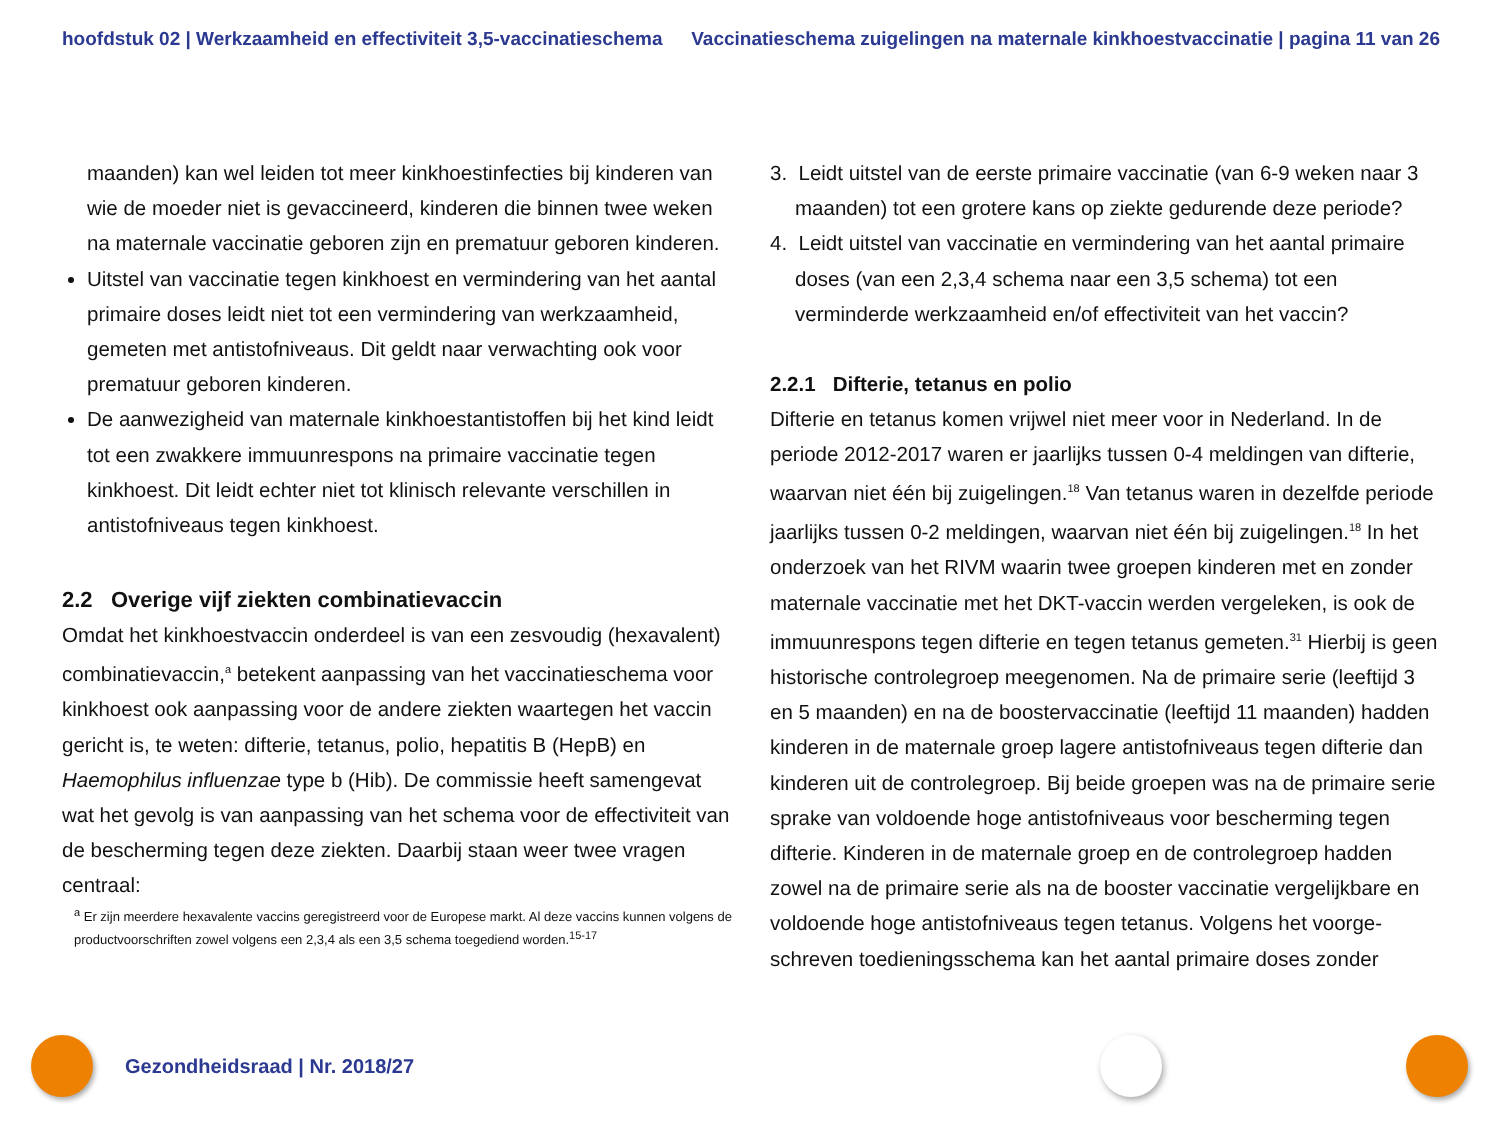hoofdstuk 02 | Werkzaamheid en effectiviteit 3,5-vaccinatieschema Vaccinatieschema zuigelingen na maternale kinkhoestvaccinatie | pagina 11 van 26
maanden) kan wel leiden tot meer kinkhoestinfecties bij kinderen van wie de moeder niet is gevaccineerd, kinderen die binnen twee weken na maternale vaccinatie geboren zijn en prematuur geboren kinderen.
Uitstel van vaccinatie tegen kinkhoest en vermindering van het aantal primaire doses leidt niet tot een vermindering van werkzaamheid, gemeten met antistofniveaus. Dit geldt naar verwachting ook voor prematuur geboren kinderen.
De aanwezigheid van maternale kinkhoestantistoffen bij het kind leidt tot een zwakkere immuunrespons na primaire vaccinatie tegen kinkhoest. Dit leidt echter niet tot klinisch relevante verschillen in antistofniveaus tegen kinkhoest.
2.2 Overige vijf ziekten combinatievaccin
Omdat het kinkhoestvaccin onderdeel is van een zesvoudig (hexavalent) combinatievaccin,<sup>a</sup> betekent aanpassing van het vaccinatieschema voor kinkhoest ook aanpassing voor de andere ziekten waartegen het vaccin gericht is, te weten: difterie, tetanus, polio, hepatitis B (HepB) en Haemophilus influenzae type b (Hib). De commissie heeft samengevat wat het gevolg is van aanpassing van het schema voor de effectiviteit van de bescherming tegen deze ziekten. Daarbij staan weer twee vragen centraal:
<sup>a</sup> Er zijn meerdere hexavalente vaccins geregistreerd voor de Europese markt. Al deze vaccins kunnen volgens de productvoorschriften zowel volgens een 2,3,4 als een 3,5 schema toegediend worden.<sup>15-17</sup>
3. Leidt uitstel van de eerste primaire vaccinatie (van 6-9 weken naar 3 maanden) tot een grotere kans op ziekte gedurende deze periode?
4. Leidt uitstel van vaccinatie en vermindering van het aantal primaire doses (van een 2,3,4 schema naar een 3,5 schema) tot een verminderde werkzaamheid en/of effectiviteit van het vaccin?
2.2.1 Difterie, tetanus en polio
Difterie en tetanus komen vrijwel niet meer voor in Nederland. In de periode 2012-2017 waren er jaarlijks tussen 0-4 meldingen van difterie, waarvan niet één bij zuigelingen.<sup>18</sup> Van tetanus waren in dezelfde periode jaarlijks tussen 0-2 meldingen, waarvan niet één bij zuigelingen.<sup>18</sup> In het onderzoek van het RIVM waarin twee groepen kinderen met en zonder maternale vaccinatie met het DKT-vaccin werden vergeleken, is ook de immuunrespons tegen difterie en tegen tetanus gemeten.<sup>31</sup> Hierbij is geen historische controlegroep meegenomen. Na de primaire serie (leeftijd 3 en 5 maanden) en na de boostervaccinatie (leeftijd 11 maanden) hadden kinderen in de maternale groep lagere antistofniveaus tegen difterie dan kinderen uit de controlegroep. Bij beide groepen was na de primaire serie sprake van voldoende hoge antistofniveaus voor bescherming tegen difterie. Kinderen in de maternale groep en de controlegroep hadden zowel na de primaire serie als na de booster vaccinatie vergelijkbare en voldoende hoge antistofniveaus tegen tetanus. Volgens het voorge-schreven toedieningsschema kan het aantal primaire doses zonder
Gezondheidsraad | Nr. 2018/27